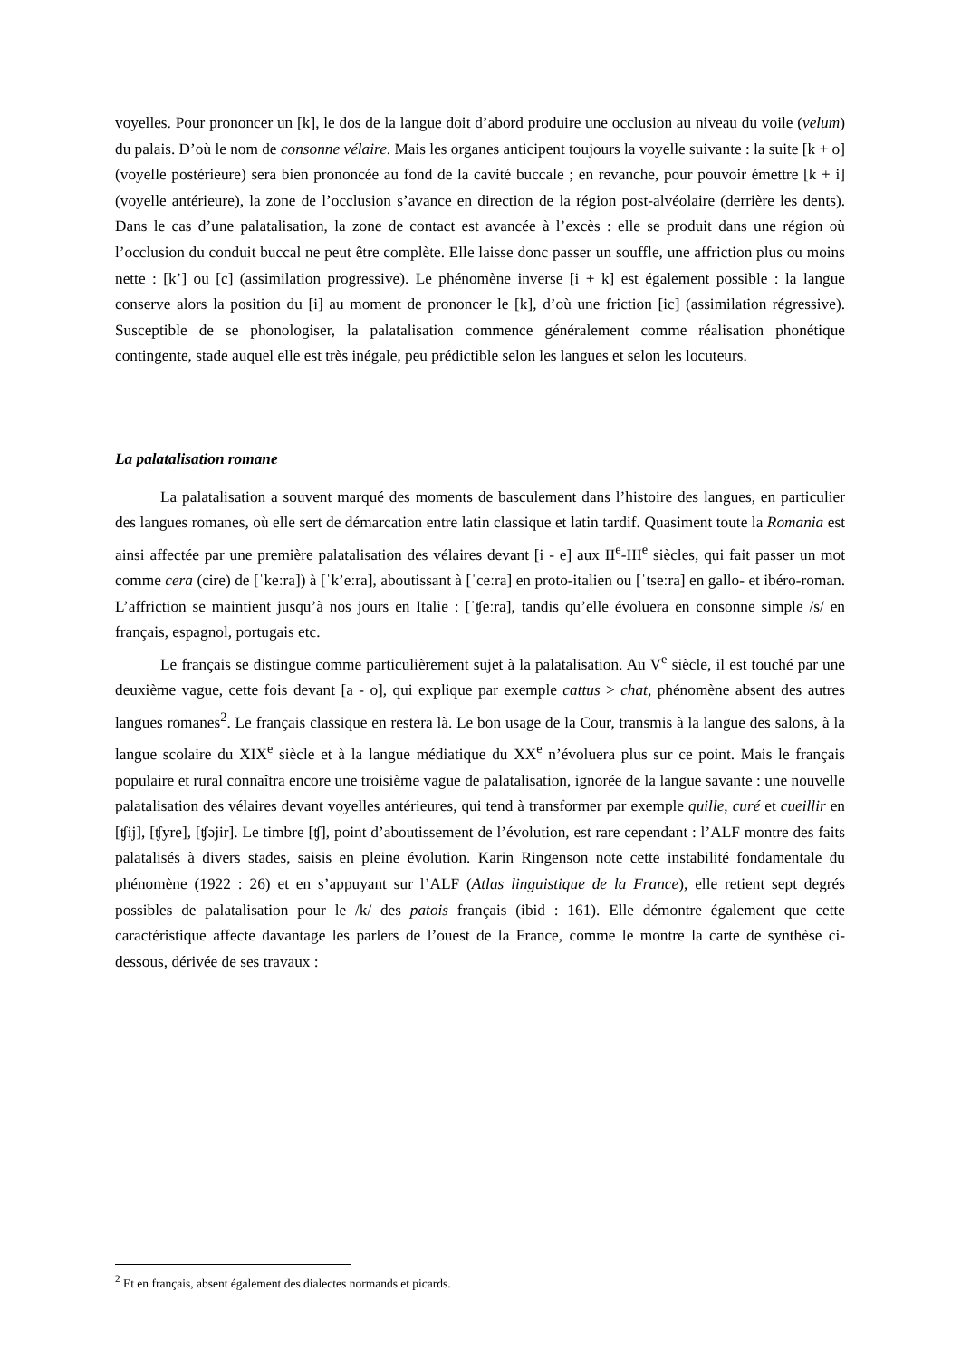voyelles. Pour prononcer un [k], le dos de la langue doit d’abord produire une occlusion au niveau du voile (velum) du palais. D’où le nom de consonne vélaire. Mais les organes anticipent toujours la voyelle suivante : la suite [k + o] (voyelle postérieure) sera bien prononcée au fond de la cavité buccale ; en revanche, pour pouvoir émettre [k + i] (voyelle antérieure), la zone de l’occlusion s’avance en direction de la région post-alvéolaire (derrière les dents). Dans le cas d’une palatalisation, la zone de contact est avancée à l’excès : elle se produit dans une région où l’occlusion du conduit buccal ne peut être complète. Elle laisse donc passer un souffle, une affriction plus ou moins nette : [k’] ou [c] (assimilation progressive). Le phénomène inverse [i + k] est également possible : la langue conserve alors la position du [i] au moment de prononcer le [k], d’où une friction [ic] (assimilation régressive). Susceptible de se phonologiser, la palatalisation commence généralement comme réalisation phonétique contingente, stade auquel elle est très inégale, peu prédictible selon les langues et selon les locuteurs.
La palatalisation romane
La palatalisation a souvent marqué des moments de basculement dans l’histoire des langues, en particulier des langues romanes, où elle sert de démarcation entre latin classique et latin tardif. Quasiment toute la Romania est ainsi affectée par une première palatalisation des vélaires devant [i - e] aux II<sup>e</sup>-III<sup>e</sup> siècles, qui fait passer un mot comme cera (cire) de [ˈkeːra]) à [ˈk’eːra], aboutissant à [ˈceːra] en proto-italien ou [ˈtseːra] en gallo- et ibéro-roman. L’affriction se maintient jusqu’à nos jours en Italie : [ˈʧeːra], tandis qu’elle évoluera en consonne simple /s/ en français, espagnol, portugais etc.
Le français se distingue comme particulièrement sujet à la palatalisation. Au V<sup>e</sup> siècle, il est touché par une deuxième vague, cette fois devant [a - o], qui explique par exemple cattus > chat, phénomène absent des autres langues romanes<sup>2</sup>. Le français classique en restera là. Le bon usage de la Cour, transmis à la langue des salons, à la langue scolaire du XIX<sup>e</sup> siècle et à la langue médiatique du XX<sup>e</sup> n’évoluera plus sur ce point. Mais le français populaire et rural connaîtra encore une troisième vague de palatalisation, ignorée de la langue savante : une nouvelle palatalisation des vélaires devant voyelles antérieures, qui tend à transformer par exemple quille, curé et cueillir en [ʧij], [ʧyre], [ʧəjir]. Le timbre [ʧ], point d’aboutissement de l’évolution, est rare cependant : l’ALF montre des faits palatalisés à divers stades, saisis en pleine évolution. Karin Ringenson note cette instabilité fondamentale du phénomène (1922 : 26) et en s’appuyant sur l’ALF (Atlas linguistique de la France), elle retient sept degrés possibles de palatalisation pour le /k/ des patois français (ibid : 161). Elle démontre également que cette caractéristique affecte davantage les parlers de l’ouest de la France, comme le montre la carte de synthèse ci-dessous, dérivée de ses travaux :
<sup>2</sup> Et en français, absent également des dialectes normands et picards.